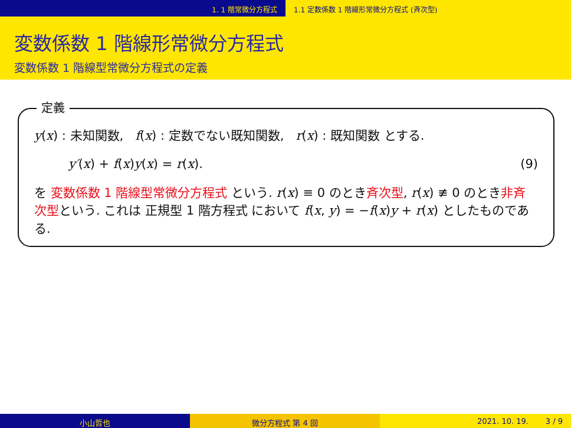1. 1 階常微分方程式 1.1 定数係数 1 階線形常微分方程式 (斉次型)
変数係数 1 階線形常微分方程式
変数係数 1 階線型常微分方程式の定義
定義
y(x) : 未知関数, f(x) : 定数でない既知関数, r(x) : 既知関数 とする.
y′(x) + f(x)y(x) = r(x). (9)
を 変数係数 1 階線型常微分方程式 という. r(x) ≡ 0 のとき斉次型, r(x) ≢ 0 のとき非斉次型という. これは 正規型 1 階方程式 において f(x, y) = −f(x)y + r(x) としたものである.
小山哲也 微分方程式 第 4 回 2021. 10. 19. 3 / 9